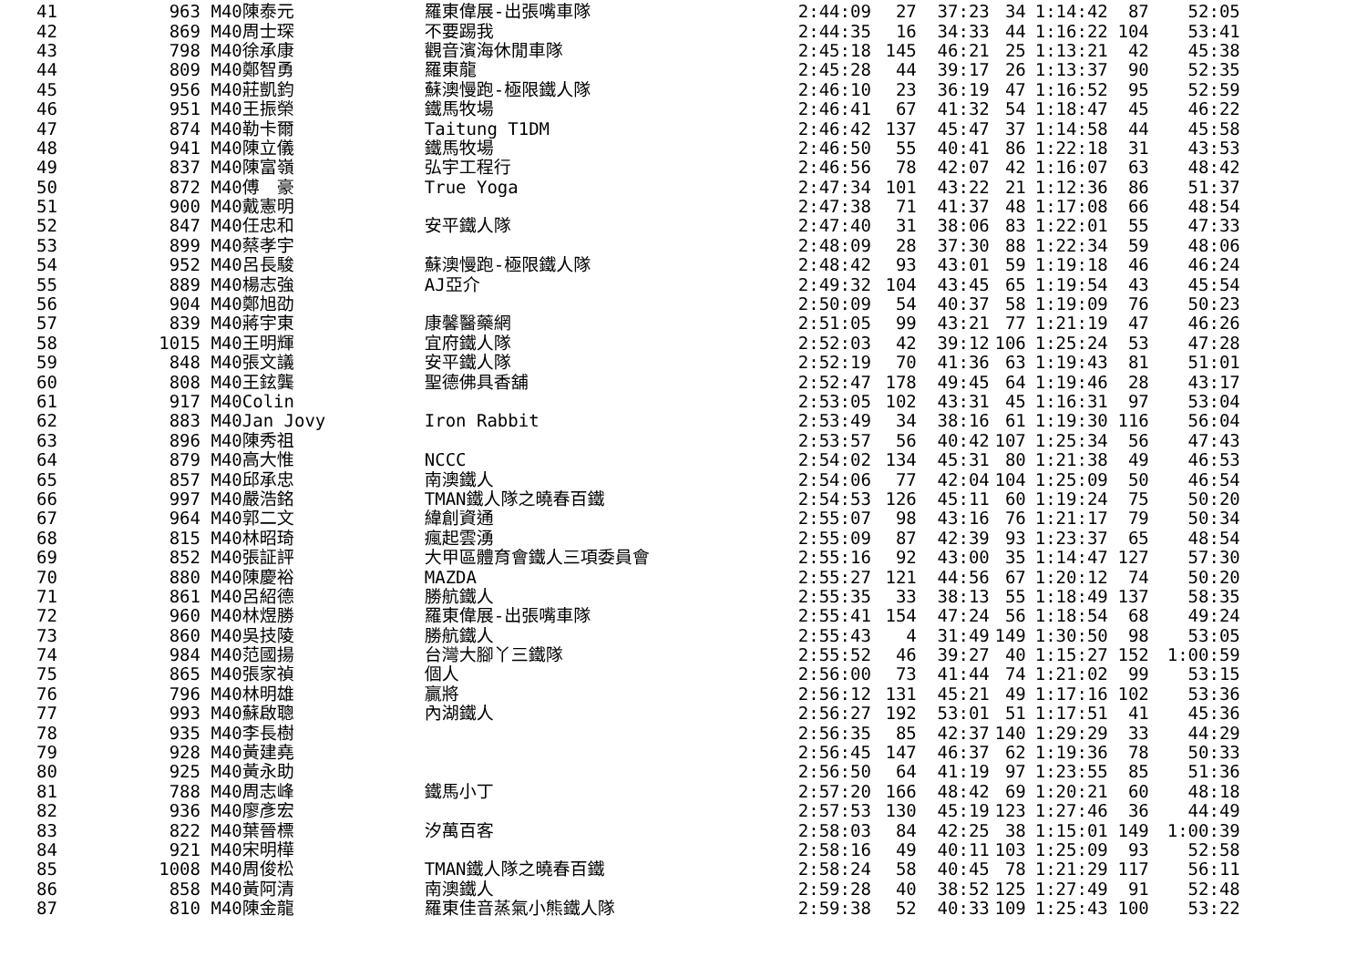| 41 | 963 | M40 | 陳泰元 | 羅東偉展-出張嘴車隊 | 2:44:09 | 27 | 37:23 | 34 | 1:14:42 | 87 | 52:05 |
| 42 | 869 | M40 | 周士琛 | 不要踢我 | 2:44:35 | 16 | 34:33 | 44 | 1:16:22 | 104 | 53:41 |
| 43 | 798 | M40 | 徐承康 | 觀音濱海休閒車隊 | 2:45:18 | 145 | 46:21 | 25 | 1:13:21 | 42 | 45:38 |
| 44 | 809 | M40 | 鄭智勇 | 羅東龍 | 2:45:28 | 44 | 39:17 | 26 | 1:13:37 | 90 | 52:35 |
| 45 | 956 | M40 | 莊凱鈞 | 蘇澳慢跑-極限鐵人隊 | 2:46:10 | 23 | 36:19 | 47 | 1:16:52 | 95 | 52:59 |
| 46 | 951 | M40 | 王振榮 | 鐵馬牧場 | 2:46:41 | 67 | 41:32 | 54 | 1:18:47 | 45 | 46:22 |
| 47 | 874 | M40 | 勒卡爾 | Taitung T1DM | 2:46:42 | 137 | 45:47 | 37 | 1:14:58 | 44 | 45:58 |
| 48 | 941 | M40 | 陳立儀 | 鐵馬牧場 | 2:46:50 | 55 | 40:41 | 86 | 1:22:18 | 31 | 43:53 |
| 49 | 837 | M40 | 陳富嶺 | 弘宇工程行 | 2:46:56 | 78 | 42:07 | 42 | 1:16:07 | 63 | 48:42 |
| 50 | 872 | M40 | 傅 豪 | True Yoga | 2:47:34 | 101 | 43:22 | 21 | 1:12:36 | 86 | 51:37 |
| 51 | 900 | M40 | 戴憲明 | | 2:47:38 | 71 | 41:37 | 48 | 1:17:08 | 66 | 48:54 |
| 52 | 847 | M40 | 任忠和 | 安平鐵人隊 | 2:47:40 | 31 | 38:06 | 83 | 1:22:01 | 55 | 47:33 |
| 53 | 899 | M40 | 蔡孝宇 | | 2:48:09 | 28 | 37:30 | 88 | 1:22:34 | 59 | 48:06 |
| 54 | 952 | M40 | 呂長駿 | 蘇澳慢跑-極限鐵人隊 | 2:48:42 | 93 | 43:01 | 59 | 1:19:18 | 46 | 46:24 |
| 55 | 889 | M40 | 楊志強 | AJ亞介 | 2:49:32 | 104 | 43:45 | 65 | 1:19:54 | 43 | 45:54 |
| 56 | 904 | M40 | 鄭旭劭 | | 2:50:09 | 54 | 40:37 | 58 | 1:19:09 | 76 | 50:23 |
| 57 | 839 | M40 | 蔣宇東 | 康馨醫藥網 | 2:51:05 | 99 | 43:21 | 77 | 1:21:19 | 47 | 46:26 |
| 58 | 1015 | M40 | 王明輝 | 宜府鐵人隊 | 2:52:03 | 42 | 39:12 | 106 | 1:25:24 | 53 | 47:28 |
| 59 | 848 | M40 | 張文議 | 安平鐵人隊 | 2:52:19 | 70 | 41:36 | 63 | 1:19:43 | 81 | 51:01 |
| 60 | 808 | M40 | 王鉉龔 | 聖德佛具香舖 | 2:52:47 | 178 | 49:45 | 64 | 1:19:46 | 28 | 43:17 |
| 61 | 917 | M40 | Colin | | 2:53:05 | 102 | 43:31 | 45 | 1:16:31 | 97 | 53:04 |
| 62 | 883 | M40 | Jan Jovy | Iron Rabbit | 2:53:49 | 34 | 38:16 | 61 | 1:19:30 | 116 | 56:04 |
| 63 | 896 | M40 | 陳秀祖 | | 2:53:57 | 56 | 40:42 | 107 | 1:25:34 | 56 | 47:43 |
| 64 | 879 | M40 | 高大惟 | NCCC | 2:54:02 | 134 | 45:31 | 80 | 1:21:38 | 49 | 46:53 |
| 65 | 857 | M40 | 邱承忠 | 南澳鐵人 | 2:54:06 | 77 | 42:04 | 104 | 1:25:09 | 50 | 46:54 |
| 66 | 997 | M40 | 嚴浩銘 | TMAN鐵人隊之曉春百鐵 | 2:54:53 | 126 | 45:11 | 60 | 1:19:24 | 75 | 50:20 |
| 67 | 964 | M40 | 郭二文 | 緯創資通 | 2:55:07 | 98 | 43:16 | 76 | 1:21:17 | 79 | 50:34 |
| 68 | 815 | M40 | 林昭琦 | 瘋起雲湧 | 2:55:09 | 87 | 42:39 | 93 | 1:23:37 | 65 | 48:54 |
| 69 | 852 | M40 | 張証評 | 大甲區體育會鐵人三項委員會 | 2:55:16 | 92 | 43:00 | 35 | 1:14:47 | 127 | 57:30 |
| 70 | 880 | M40 | 陳慶裕 | MAZDA | 2:55:27 | 121 | 44:56 | 67 | 1:20:12 | 74 | 50:20 |
| 71 | 861 | M40 | 呂紹德 | 勝航鐵人 | 2:55:35 | 33 | 38:13 | 55 | 1:18:49 | 137 | 58:35 |
| 72 | 960 | M40 | 林煜勝 | 羅東偉展-出張嘴車隊 | 2:55:41 | 154 | 47:24 | 56 | 1:18:54 | 68 | 49:24 |
| 73 | 860 | M40 | 吳技陵 | 勝航鐵人 | 2:55:43 | 4 | 31:49 | 149 | 1:30:50 | 98 | 53:05 |
| 74 | 984 | M40 | 范國揚 | 台灣大腳丫三鐵隊 | 2:55:52 | 46 | 39:27 | 40 | 1:15:27 | 152 | 1:00:59 |
| 75 | 865 | M40 | 張家禎 | 個人 | 2:56:00 | 73 | 41:44 | 74 | 1:21:02 | 99 | 53:15 |
| 76 | 796 | M40 | 林明雄 | 贏將 | 2:56:12 | 131 | 45:21 | 49 | 1:17:16 | 102 | 53:36 |
| 77 | 993 | M40 | 蘇啟聰 | 內湖鐵人 | 2:56:27 | 192 | 53:01 | 51 | 1:17:51 | 41 | 45:36 |
| 78 | 935 | M40 | 李長樹 | | 2:56:35 | 85 | 42:37 | 140 | 1:29:29 | 33 | 44:29 |
| 79 | 928 | M40 | 黃建堯 | | 2:56:45 | 147 | 46:37 | 62 | 1:19:36 | 78 | 50:33 |
| 80 | 925 | M40 | 黃永助 | | 2:56:50 | 64 | 41:19 | 97 | 1:23:55 | 85 | 51:36 |
| 81 | 788 | M40 | 周志峰 | 鐵馬小丁 | 2:57:20 | 166 | 48:42 | 69 | 1:20:21 | 60 | 48:18 |
| 82 | 936 | M40 | 廖彥宏 | | 2:57:53 | 130 | 45:19 | 123 | 1:27:46 | 36 | 44:49 |
| 83 | 822 | M40 | 葉晉標 | 汐萬百客 | 2:58:03 | 84 | 42:25 | 38 | 1:15:01 | 149 | 1:00:39 |
| 84 | 921 | M40 | 宋明樺 | | 2:58:16 | 49 | 40:11 | 103 | 1:25:09 | 93 | 52:58 |
| 85 | 1008 | M40 | 周俊松 | TMAN鐵人隊之曉春百鐵 | 2:58:24 | 58 | 40:45 | 78 | 1:21:29 | 117 | 56:11 |
| 86 | 858 | M40 | 黃阿清 | 南澳鐵人 | 2:59:28 | 40 | 38:52 | 125 | 1:27:49 | 91 | 52:48 |
| 87 | 810 | M40 | 陳金龍 | 羅東佳音蒸氣小熊鐵人隊 | 2:59:38 | 52 | 40:33 | 109 | 1:25:43 | 100 | 53:22 |